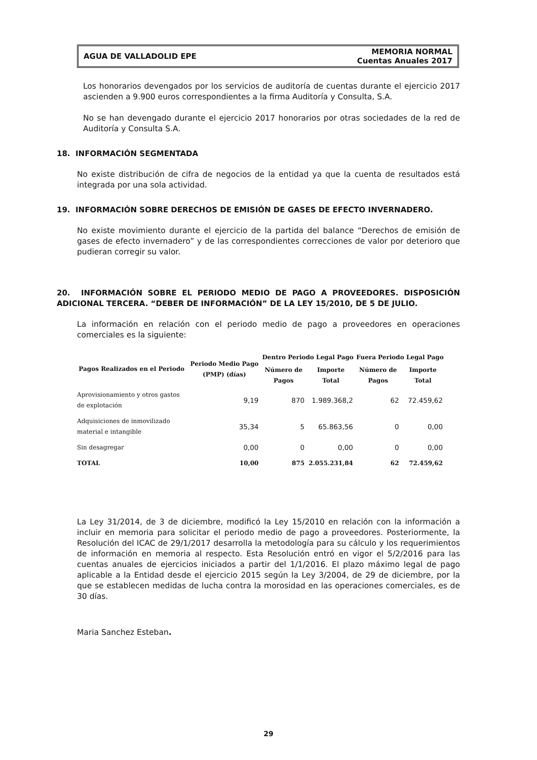AGUA DE VALLADOLID EPE MEMORIA NORMAL
Cuentas Anuales 2017
Los honorarios devengados por los servicios de auditoría de cuentas durante el ejercicio 2017 ascienden a 9.900 euros correspondientes a la firma Auditoría y Consulta, S.A.
No se han devengado durante el ejercicio 2017 honorarios por otras sociedades de la red de Auditoría y Consulta S.A.
18. INFORMACIÓN SEGMENTADA
No existe distribución de cifra de negocios de la entidad ya que la cuenta de resultados está integrada por una sola actividad.
19. INFORMACIÓN SOBRE DERECHOS DE EMISIÓN DE GASES DE EFECTO INVERNADERO.
No existe movimiento durante el ejercicio de la partida del balance “Derechos de emisión de gases de efecto invernadero” y de las correspondientes correcciones de valor por deterioro que pudieran corregir su valor.
20. INFORMACIÓN SOBRE EL PERIODO MEDIO DE PAGO A PROVEEDORES. DISPOSICIÓN ADICIONAL TERCERA. “DEBER DE INFORMACIÓN” DE LA LEY 15/2010, DE 5 DE JULIO.
La información en relación con el periodo medio de pago a proveedores en operaciones comerciales es la siguiente:
| Pagos Realizados en el Periodo | Periodo Medio Pago (PMP) (días) | Dentro Periodo Legal Pago | | Fuera Periodo Legal Pago | |
| --- | --- | --- | --- | --- | --- |
| | | Número de Pagos | Importe Total | Número de Pagos | Importe Total |
| Aprovisionamiento y otros gastos de explotación | 9,19 | 870 | 1.989.368,2 | 62 | 72.459,62 |
| Adquisiciones de inmovilizado material e intangible | 35,34 | 5 | 65.863,56 | 0 | 0,00 |
| Sin desagregar | 0,00 | 0 | 0,00 | 0 | 0,00 |
| TOTAL | 10,00 | 875 | 2.055.231,84 | 62 | 72.459,62 |
La Ley 31/2014, de 3 de diciembre, modificó la Ley 15/2010 en relación con la información a incluir en memoria para solicitar el periodo medio de pago a proveedores. Posteriormente, la Resolución del ICAC de 29/1/2017 desarrolla la metodología para su cálculo y los requerimientos de información en memoria al respecto. Esta Resolución entró en vigor el 5/2/2016 para las cuentas anuales de ejercicios iniciados a partir del 1/1/2016. El plazo máximo legal de pago aplicable a la Entidad desde el ejercicio 2015 según la Ley 3/2004, de 29 de diciembre, por la que se establecen medidas de lucha contra la morosidad en las operaciones comerciales, es de 30 días.
Maria Sanchez Esteban.
29